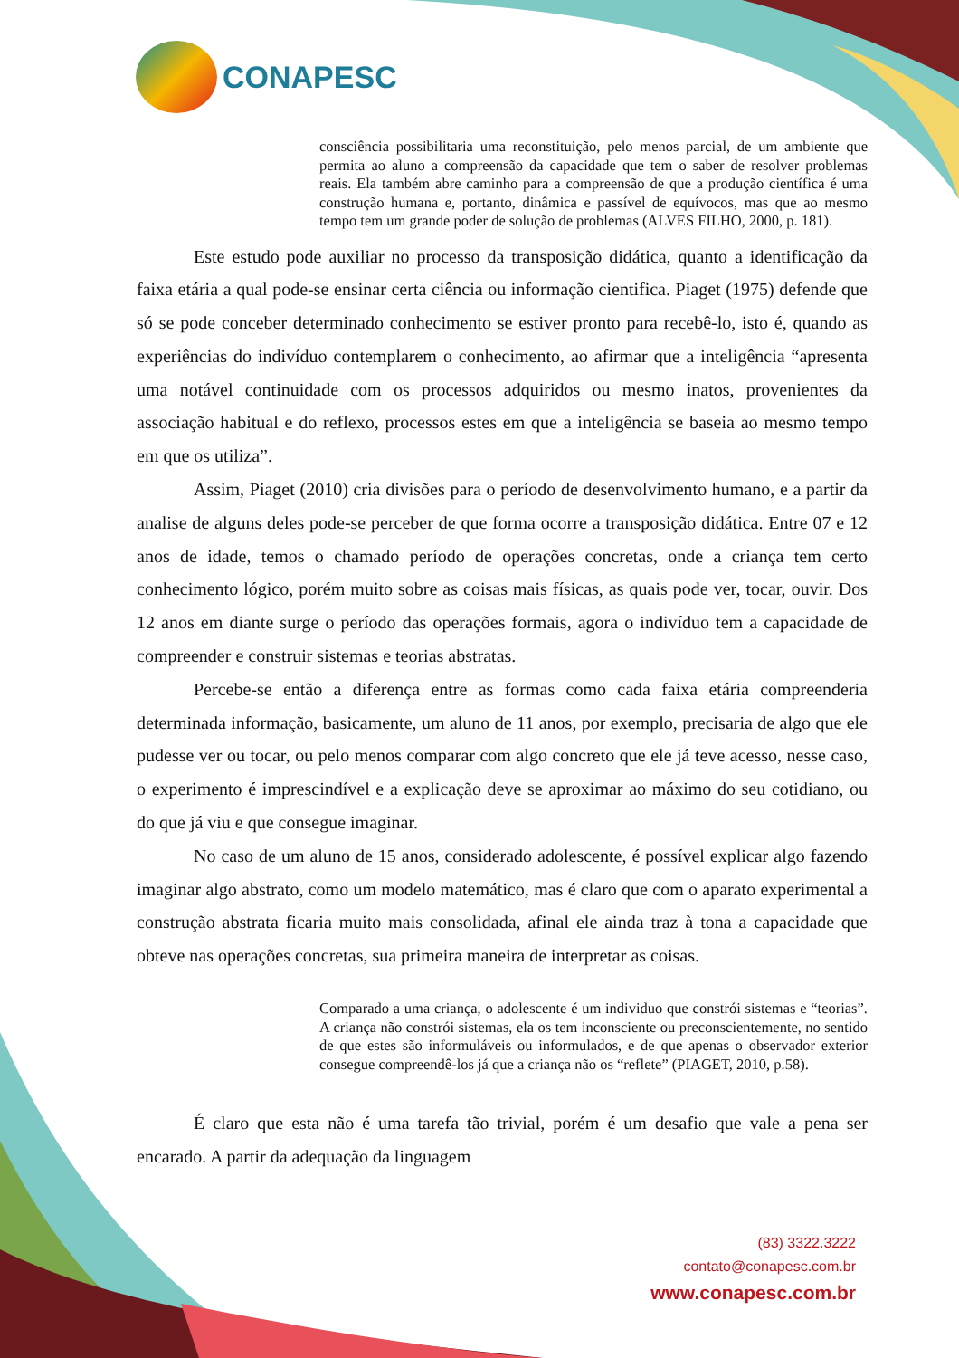CONAPESC
consciência possibilitaria uma reconstituição, pelo menos parcial, de um ambiente que permita ao aluno a compreensão da capacidade que tem o saber de resolver problemas reais. Ela também abre caminho para a compreensão de que a produção científica é uma construção humana e, portanto, dinâmica e passível de equívocos, mas que ao mesmo tempo tem um grande poder de solução de problemas (ALVES FILHO, 2000, p. 181).
Este estudo pode auxiliar no processo da transposição didática, quanto a identificação da faixa etária a qual pode-se ensinar certa ciência ou informação cientifica. Piaget (1975) defende que só se pode conceber determinado conhecimento se estiver pronto para recebê-lo, isto é, quando as experiências do indivíduo contemplarem o conhecimento, ao afirmar que a inteligência “apresenta uma notável continuidade com os processos adquiridos ou mesmo inatos, provenientes da associação habitual e do reflexo, processos estes em que a inteligência se baseia ao mesmo tempo em que os utiliza”.
Assim, Piaget (2010) cria divisões para o período de desenvolvimento humano, e a partir da analise de alguns deles pode-se perceber de que forma ocorre a transposição didática. Entre 07 e 12 anos de idade, temos o chamado período de operações concretas, onde a criança tem certo conhecimento lógico, porém muito sobre as coisas mais físicas, as quais pode ver, tocar, ouvir. Dos 12 anos em diante surge o período das operações formais, agora o indivíduo tem a capacidade de compreender e construir sistemas e teorias abstratas.
Percebe-se então a diferença entre as formas como cada faixa etária compreenderia determinada informação, basicamente, um aluno de 11 anos, por exemplo, precisaria de algo que ele pudesse ver ou tocar, ou pelo menos comparar com algo concreto que ele já teve acesso, nesse caso, o experimento é imprescindível e a explicação deve se aproximar ao máximo do seu cotidiano, ou do que já viu e que consegue imaginar.
No caso de um aluno de 15 anos, considerado adolescente, é possível explicar algo fazendo imaginar algo abstrato, como um modelo matemático, mas é claro que com o aparato experimental a construção abstrata ficaria muito mais consolidada, afinal ele ainda traz à tona a capacidade que obteve nas operações concretas, sua primeira maneira de interpretar as coisas.
Comparado a uma criança, o adolescente é um individuo que constrói sistemas e “teorias”. A criança não constrói sistemas, ela os tem inconsciente ou preconscientemente, no sentido de que estes são informuláveis ou informulados, e de que apenas o observador exterior consegue compreendê-los já que a criança não os “reflete” (PIAGET, 2010, p.58).
É claro que esta não é uma tarefa tão trivial, porém é um desafio que vale a pena ser encarado. A partir da adequação da linguagem
(83) 3322.3222
contato@conapesc.com.br
www.conapesc.com.br